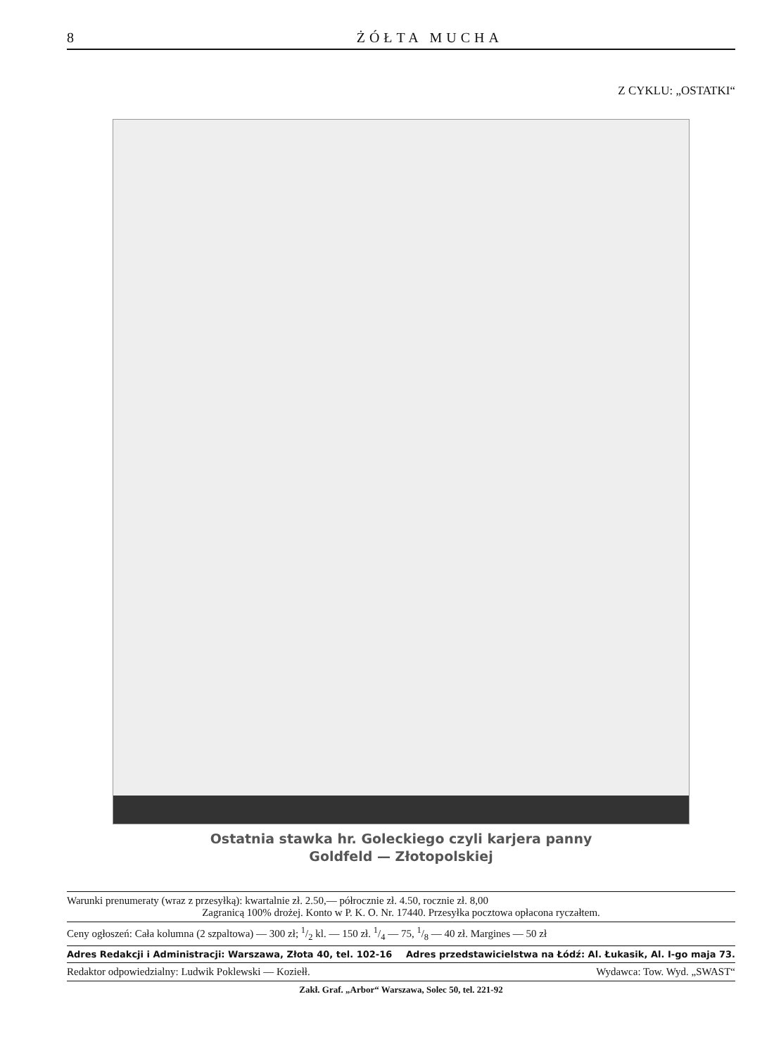8 ŻÓŁTA MUCHA
Z CYKLU: „OSTATKI“
Ostatnia stawka hr. Goleckiego czyli karjera panny
Goldfeld — Złotopolskiej
Warunki prenumeraty (wraz z przesyłką): kwartalnie zł. 2.50,— półrocznie zł. 4.50, rocznie zł. 8,00
Zagranicą 100% drożej. Konto w P. K. O. Nr. 17440. Przesyłka pocztowa opłacona ryczałtem.
Ceny ogłoszeń: Cała kolumna (2 szpaltowa) — 300 zł; 1/2 kl. — 150 zł. 1/4 — 75, 1/8 — 40 zł. Margines — 50 zł
Adres Redakcji i Administracji: Warszawa, Złota 40, tel. 102-16 Adres przedstawicielstwa na Łódź: Al. Łukasik, Al. I-go maja 73.
Redaktor odpowiedzialny: Ludwik Poklewski — Koziełł. Wydawca: Tow. Wyd. „SWAST“
Zakł. Graf. „Arbor“ Warszawa, Solec 50, tel. 221-92